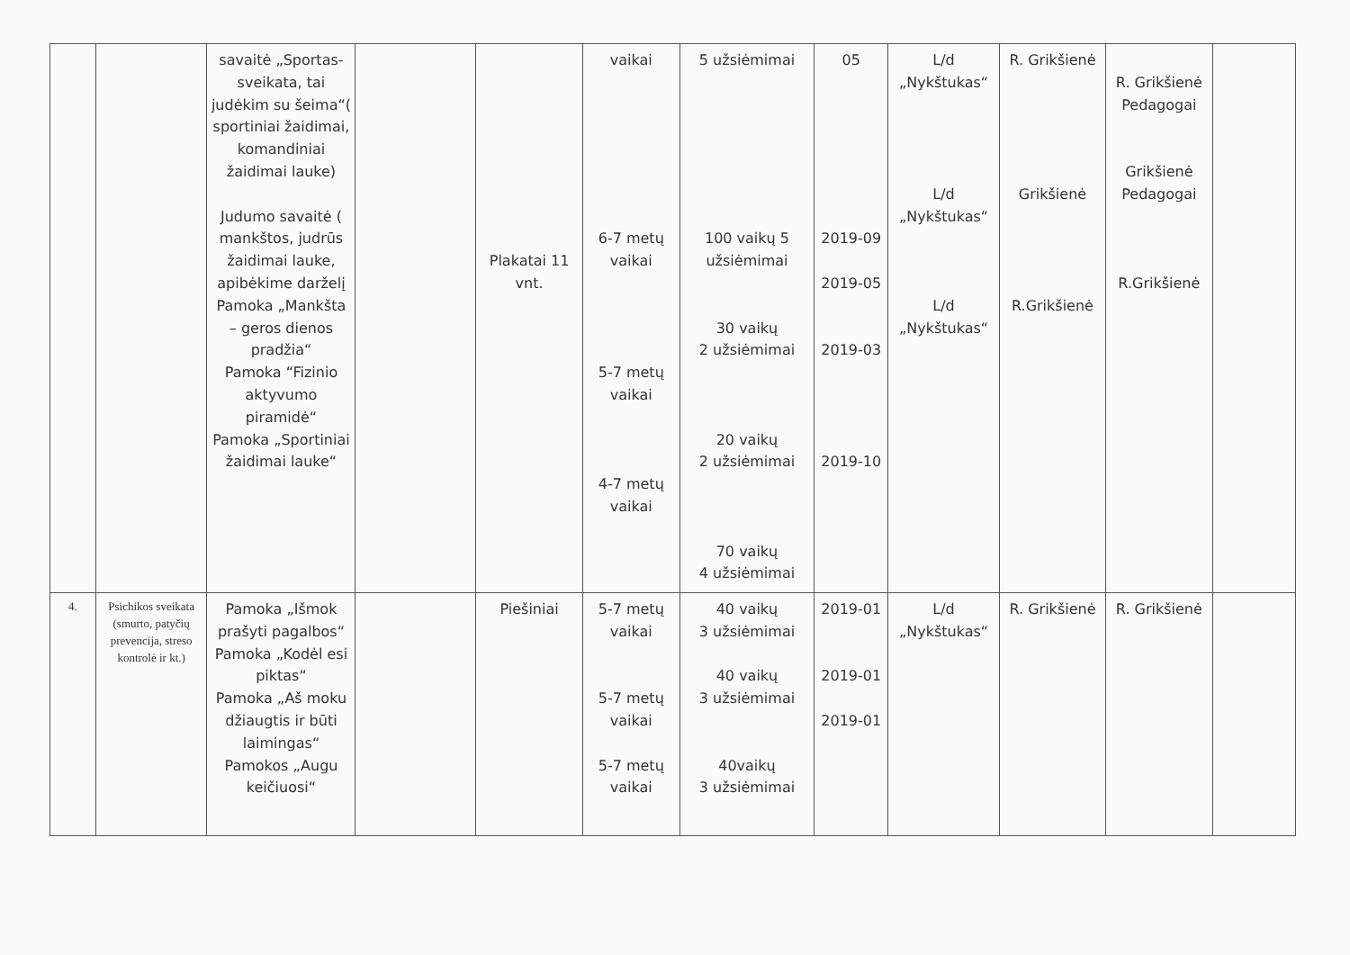| | | savaitė „Sportas-sveikata, tai judėkim su šeima“( sportiniai žaidimai, komandiniai žaidimai lauke) Judumo savaitė ( mankštos, judrūs žaidimai lauke, apibėkime darželį Pamoka „Mankšta – geros dienos pradžia“ Pamoka “Fizinio aktyvumo piramidė“ Pamoka „Sportiniai žaidimai lauke“ | | Plakatai 11 vnt. | vaikai 6-7 metų vaikai 5-7 metų vaikai 4-7 metų vaikai | 5 užsiėmimai 100 vaikų 5 užsiėmimai 30 vaikų 2 užsiėmimai 20 vaikų 2 užsiėmimai 70 vaikų 4 užsiėmimai | 05 2019-09 2019-05 2019-03 2019-10 | L/d „Nykštukas“ L/d „Nykštukas“ L/d „Nykštukas“ | R. Grikšienė Grikšienė R.Grikšienė | R. Grikšienė Pedagogai Grikšienė Pedagogai R.Grikšienė | |
| 4. | Psichikos sveikata (smurto, patyčių prevencija, streso kontrolė ir kt.) | Pamoka „Išmok prašyti pagalbos“ Pamoka „Kodėl esi piktas“ Pamoka „Aš moku džiaugtis ir būti laimingas“ Pamokos „Augu keičiuosi“ | | Piešiniai | 5-7 metų vaikai 5-7 metų vaikai 5-7 metų vaikai | 40 vaikų 3 užsiėmimai 40 vaikų 3 užsiėmimai 40vaikų 3 užsiėmimai | 2019-01 2019-01 2019-01 | L/d „Nykštukas“ | R. Grikšienė | R. Grikšienė | |